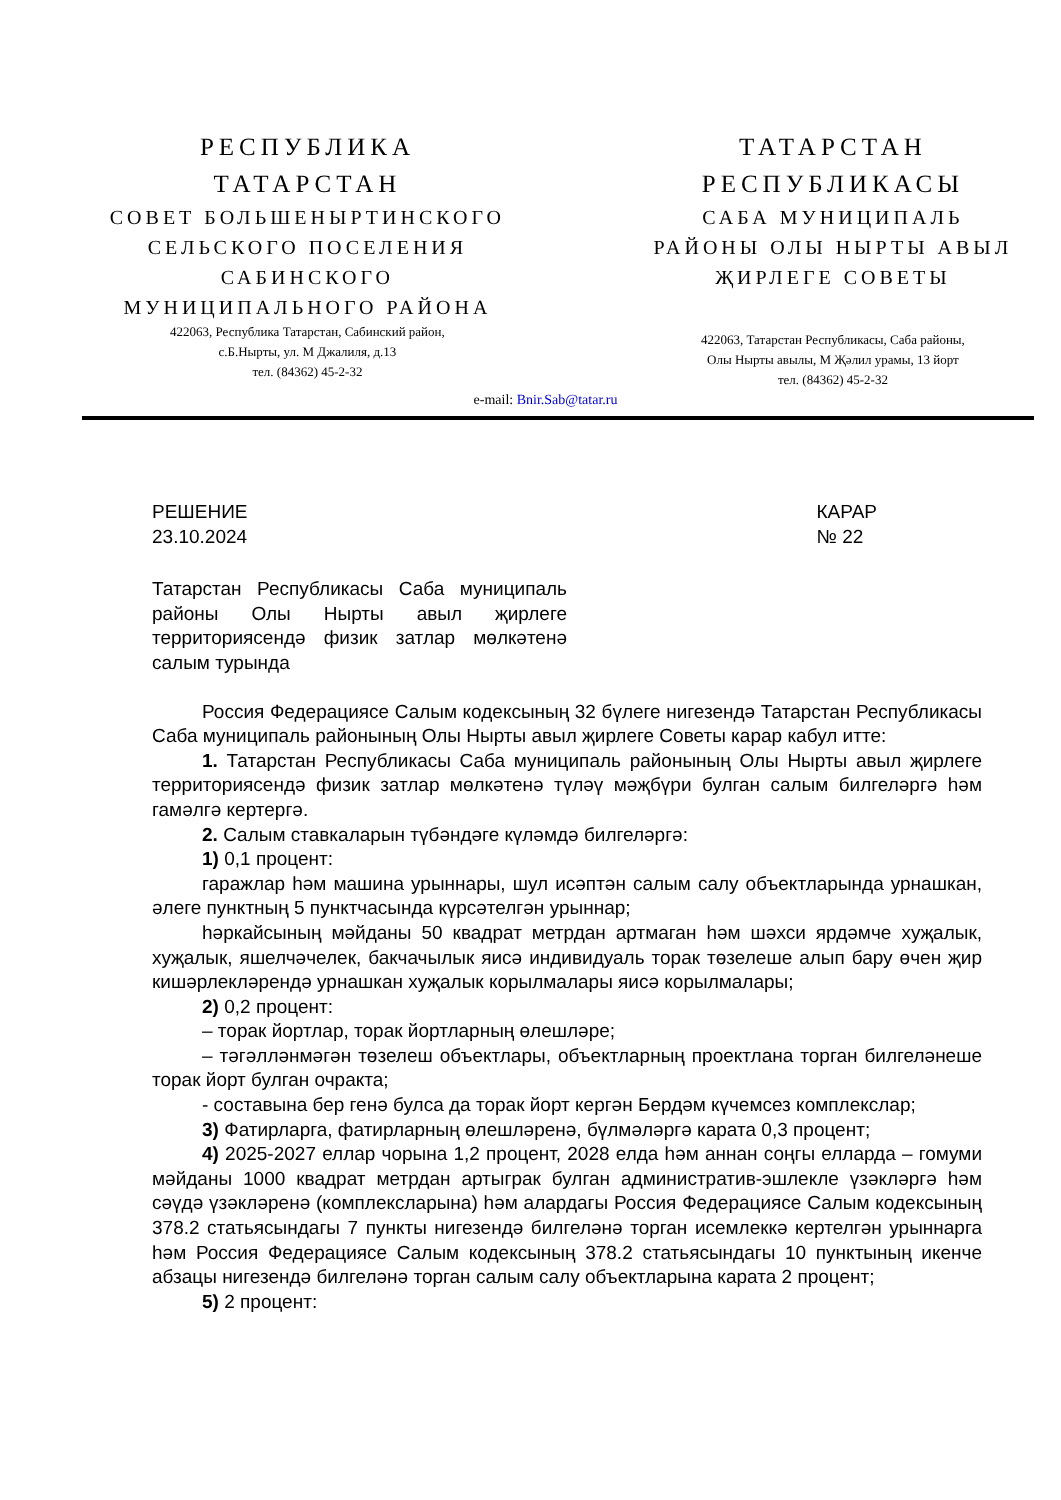РЕСПУБЛИКА
ТАТАРСТАН
СОВЕТ БОЛЬШЕНЫРТИНСКОГО
СЕЛЬСКОГО ПОСЕЛЕНИЯ
САБИНСКОГО
МУНИЦИПАЛЬНОГО РАЙОНА
422063, Республика Татарстан, Сабинский район,
с.Б.Нырты, ул. М Джалиля, д.13
тел. (84362) 45-2-32
ТАТАРСТАН
РЕСПУБЛИКАСЫ
САБА МУНИЦИПАЛЬ
РАЙОНЫ ОЛЫ НЫРТЫ АВЫЛ
ҖИРЛЕГЕ СОВЕТЫ
422063, Татарстан Республикасы, Саба районы,
Олы Нырты авылы, М Җәлил урамы, 13 йорт
тел. (84362) 45-2-32
e-mail: Bnir.Sab@tatar.ru
РЕШЕНИЕ
23.10.2024
КАРАР
№ 22
Татарстан Республикасы Саба муниципаль районы Олы Нырты авыл җирлеге территориясендә физик затлар мөлкәтенә салым турында
Россия Федерациясе Салым кодексының 32 бүлеге нигезендә Татарстан Республикасы Саба муниципаль районының Олы Нырты авыл җирлеге Советы карар кабул итте:
1. Татарстан Республикасы Саба муниципаль районының Олы Нырты авыл җирлеге территориясендә физик затлар мөлкәтенә түләү мәҗбүри булган салым билгеләргә һәм гамәлгә кертергә.
2. Салым ставкаларын түбәндәге күләмдә билгеләргә:
1) 0,1 процент:
гаражлар һәм машина урыннары, шул исәптән салым салу объектларында урнашкан, әлеге пунктның 5 пунктчасында күрсәтелгән урыннар;
һәркайсының мәйданы 50 квадрат метрдан артмаган һәм шәхси ярдәмче хуҗалык, хуҗалык, яшелчәчелек, бакчачылык яисә индивидуаль торак төзелеше алып бару өчен җир кишәрлекләрендә урнашкан хуҗалык корылмалары яисә корылмалары;
2) 0,2 процент:
– торак йортлар, торак йортларның өлешләре;
– тәгәлләнмәгән төзелеш объектлары, объектларның проектлана торган билгеләнеше торак йорт булган очракта;
- составына бер генә булса да торак йорт кергән Бердәм күчемсез комплекслар;
3) Фатирларга, фатирларның өлешләренә, бүлмәләргә карата 0,3 процент;
4) 2025-2027 еллар чорына 1,2 процент, 2028 елда һәм аннан соңгы елларда – гомуми мәйданы 1000 квадрат метрдан артыграк булган административ-эшлекле үзәкләргә һәм сәүдә үзәкләренә (комплексларына) һәм алардагы Россия Федерациясе Салым кодексының 378.2 статьясындагы 7 пункты нигезендә билгеләнә торган исемлеккә кертелгән урыннарга һәм Россия Федерациясе Салым кодексының 378.2 статьясындагы 10 пунктының икенче абзацы нигезендә билгеләнә торган салым салу объектларына карата 2 процент;
5) 2 процент: